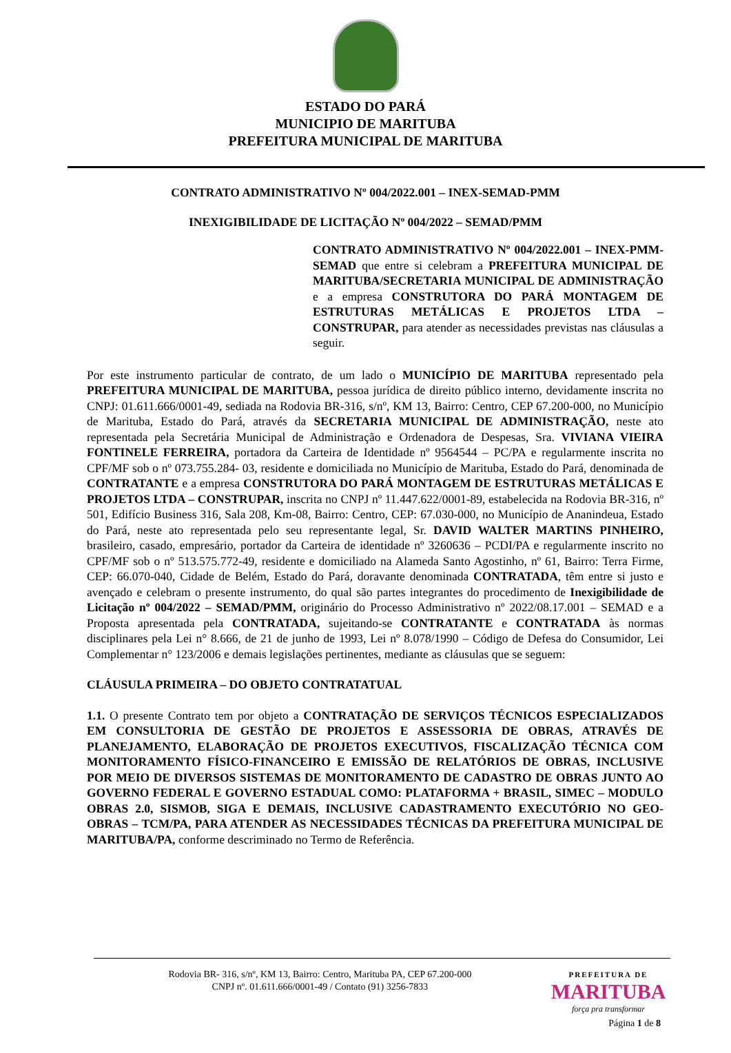ESTADO DO PARÁ
MUNICIPIO DE MARITUBA
PREFEITURA MUNICIPAL DE MARITUBA
CONTRATO ADMINISTRATIVO Nº 004/2022.001 – INEX-SEMAD-PMM
INEXIGIBILIDADE DE LICITAÇÃO Nº 004/2022 – SEMAD/PMM
CONTRATO ADMINISTRATIVO Nº 004/2022.001 – INEX-PMM-SEMAD que entre si celebram a PREFEITURA MUNICIPAL DE MARITUBA/SECRETARIA MUNICIPAL DE ADMINISTRAÇÃO e a empresa CONSTRUTORA DO PARÁ MONTAGEM DE ESTRUTURAS METÁLICAS E PROJETOS LTDA – CONSTRUPAR, para atender as necessidades previstas nas cláusulas a seguir.
Por este instrumento particular de contrato, de um lado o MUNICÍPIO DE MARITUBA representado pela PREFEITURA MUNICIPAL DE MARITUBA, pessoa jurídica de direito público interno, devidamente inscrita no CNPJ: 01.611.666/0001-49, sediada na Rodovia BR-316, s/nº, KM 13, Bairro: Centro, CEP 67.200-000, no Município de Marituba, Estado do Pará, através da SECRETARIA MUNICIPAL DE ADMINISTRAÇÃO, neste ato representada pela Secretária Municipal de Administração e Ordenadora de Despesas, Sra. VIVIANA VIEIRA FONTINELE FERREIRA, portadora da Carteira de Identidade nº 9564544 – PC/PA e regularmente inscrita no CPF/MF sob o nº 073.755.284- 03, residente e domiciliada no Município de Marituba, Estado do Pará, denominada de CONTRATANTE e a empresa CONSTRUTORA DO PARÁ MONTAGEM DE ESTRUTURAS METÁLICAS E PROJETOS LTDA – CONSTRUPAR, inscrita no CNPJ nº 11.447.622/0001-89, estabelecida na Rodovia BR-316, nº 501, Edifício Business 316, Sala 208, Km-08, Bairro: Centro, CEP: 67.030-000, no Município de Ananindeua, Estado do Pará, neste ato representada pelo seu representante legal, Sr. DAVID WALTER MARTINS PINHEIRO, brasileiro, casado, empresário, portador da Carteira de identidade nº 3260636 – PCDI/PA e regularmente inscrito no CPF/MF sob o nº 513.575.772-49, residente e domiciliado na Alameda Santo Agostinho, nº 61, Bairro: Terra Firme, CEP: 66.070-040, Cidade de Belém, Estado do Pará, doravante denominada CONTRATADA, têm entre si justo e avençado e celebram o presente instrumento, do qual são partes integrantes do procedimento de Inexigibilidade de Licitação nº 004/2022 – SEMAD/PMM, originário do Processo Administrativo nº 2022/08.17.001 – SEMAD e a Proposta apresentada pela CONTRATADA, sujeitando-se CONTRATANTE e CONTRATADA às normas disciplinares pela Lei n° 8.666, de 21 de junho de 1993, Lei nº 8.078/1990 – Código de Defesa do Consumidor, Lei Complementar n° 123/2006 e demais legislações pertinentes, mediante as cláusulas que se seguem:
CLÁUSULA PRIMEIRA – DO OBJETO CONTRATATUAL
1.1. O presente Contrato tem por objeto a CONTRATAÇÃO DE SERVIÇOS TÉCNICOS ESPECIALIZADOS EM CONSULTORIA DE GESTÃO DE PROJETOS E ASSESSORIA DE OBRAS, ATRAVÉS DE PLANEJAMENTO, ELABORAÇÃO DE PROJETOS EXECUTIVOS, FISCALIZAÇÃO TÉCNICA COM MONITORAMENTO FÍSICO-FINANCEIRO E EMISSÃO DE RELATÓRIOS DE OBRAS, INCLUSIVE POR MEIO DE DIVERSOS SISTEMAS DE MONITORAMENTO DE CADASTRO DE OBRAS JUNTO AO GOVERNO FEDERAL E GOVERNO ESTADUAL COMO: PLATAFORMA + BRASIL, SIMEC – MODULO OBRAS 2.0, SISMOB, SIGA E DEMAIS, INCLUSIVE CADASTRAMENTO EXECUTÓRIO NO GEO-OBRAS – TCM/PA, PARA ATENDER AS NECESSIDADES TÉCNICAS DA PREFEITURA MUNICIPAL DE MARITUBA/PA, conforme descriminado no Termo de Referência.
Rodovia BR- 316, s/nº, KM 13, Bairro: Centro, Marituba PA, CEP 67.200-000
CNPJ nº. 01.611.666/0001-49 / Contato (91) 3256-7833
PREFEITURA DE
MARITUBA
força pra transformar
Página 1 de 8